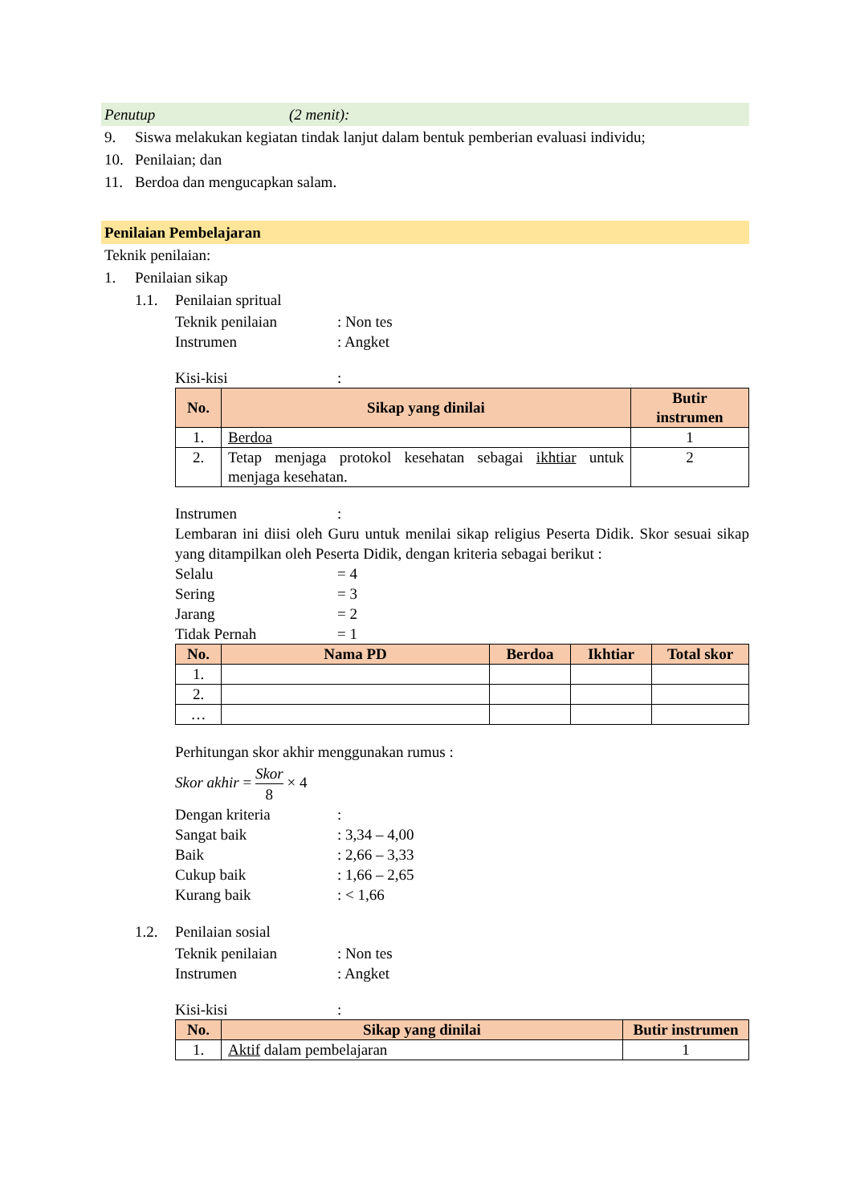Penutup (2 menit):
9. Siswa melakukan kegiatan tindak lanjut dalam bentuk pemberian evaluasi individu;
10. Penilaian; dan
11. Berdoa dan mengucapkan salam.
Penilaian Pembelajaran
Teknik penilaian:
1. Penilaian sikap
1.1. Penilaian spritual
Teknik penilaian: Non tes
Instrumen: Angket
Kisi-kisi:
| No. | Sikap yang dinilai | Butir instrumen |
| --- | --- | --- |
| 1. | Berdoa | 1 |
| 2. | Tetap menjaga protokol kesehatan sebagai ikhtiar untuk menjaga kesehatan. | 2 |
Instrumen:
Lembaran ini diisi oleh Guru untuk menilai sikap religius Peserta Didik. Skor sesuai sikap yang ditampilkan oleh Peserta Didik, dengan kriteria sebagai berikut :
Selalu = 4
Sering = 3
Jarang = 2
Tidak Pernah = 1
| No. | Nama PD | Berdoa | Ikhtiar | Total skor |
| --- | --- | --- | --- | --- |
| 1. | | | | |
| 2. | | | | |
| … | | | | |
Perhitungan skor akhir menggunakan rumus :
Skor akhir = Skor 8 × 4
Dengan kriteria:
Sangat baik: 3,34 – 4,00
Baik: 2,66 – 3,33
Cukup baik: 1,66 – 2,65
Kurang baik: < 1,66
1.2. Penilaian sosial
Teknik penilaian: Non tes
Instrumen: Angket
Kisi-kisi:
| No. | Sikap yang dinilai | Butir instrumen |
| --- | --- | --- |
| 1. | Aktif dalam pembelajaran | 1 |